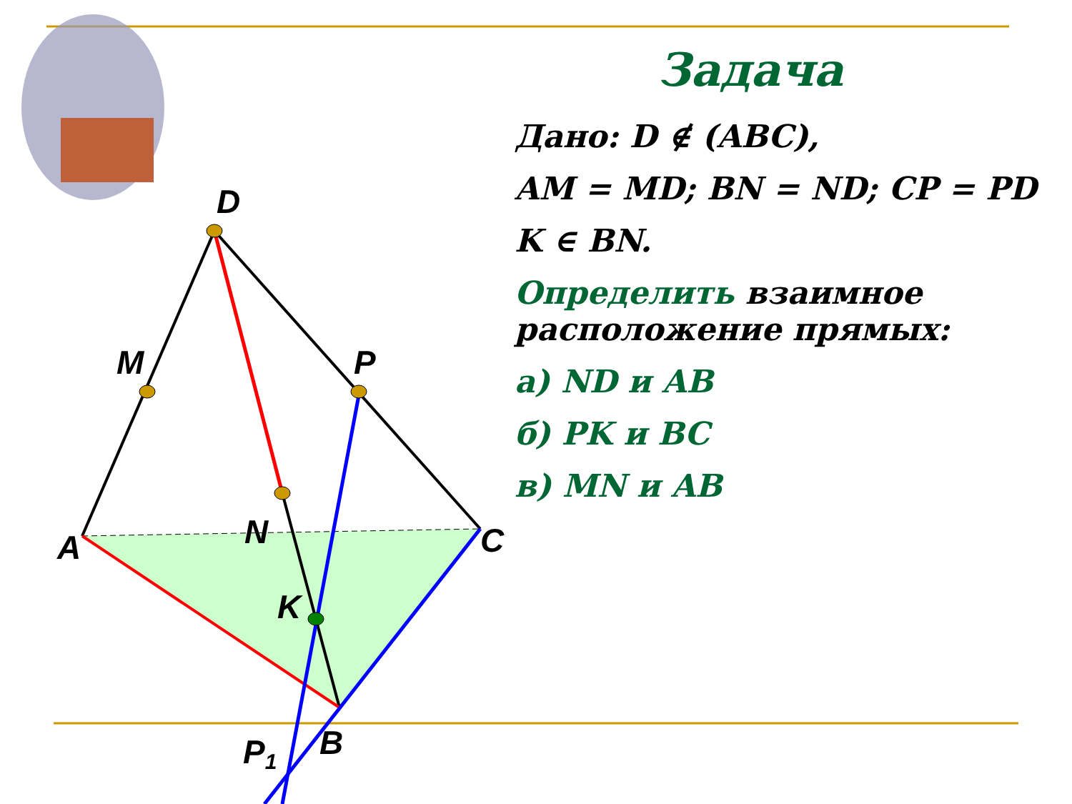D
M
P
N
A
C
K
B
P1
Задача
Дано: D ∉ (ABC),
AM = MD; BN = ND; CP = PD
K ∈ BN.
Определить взаимное расположение прямых:
а) ND и AB
б) PK и BC
в) MN и AB